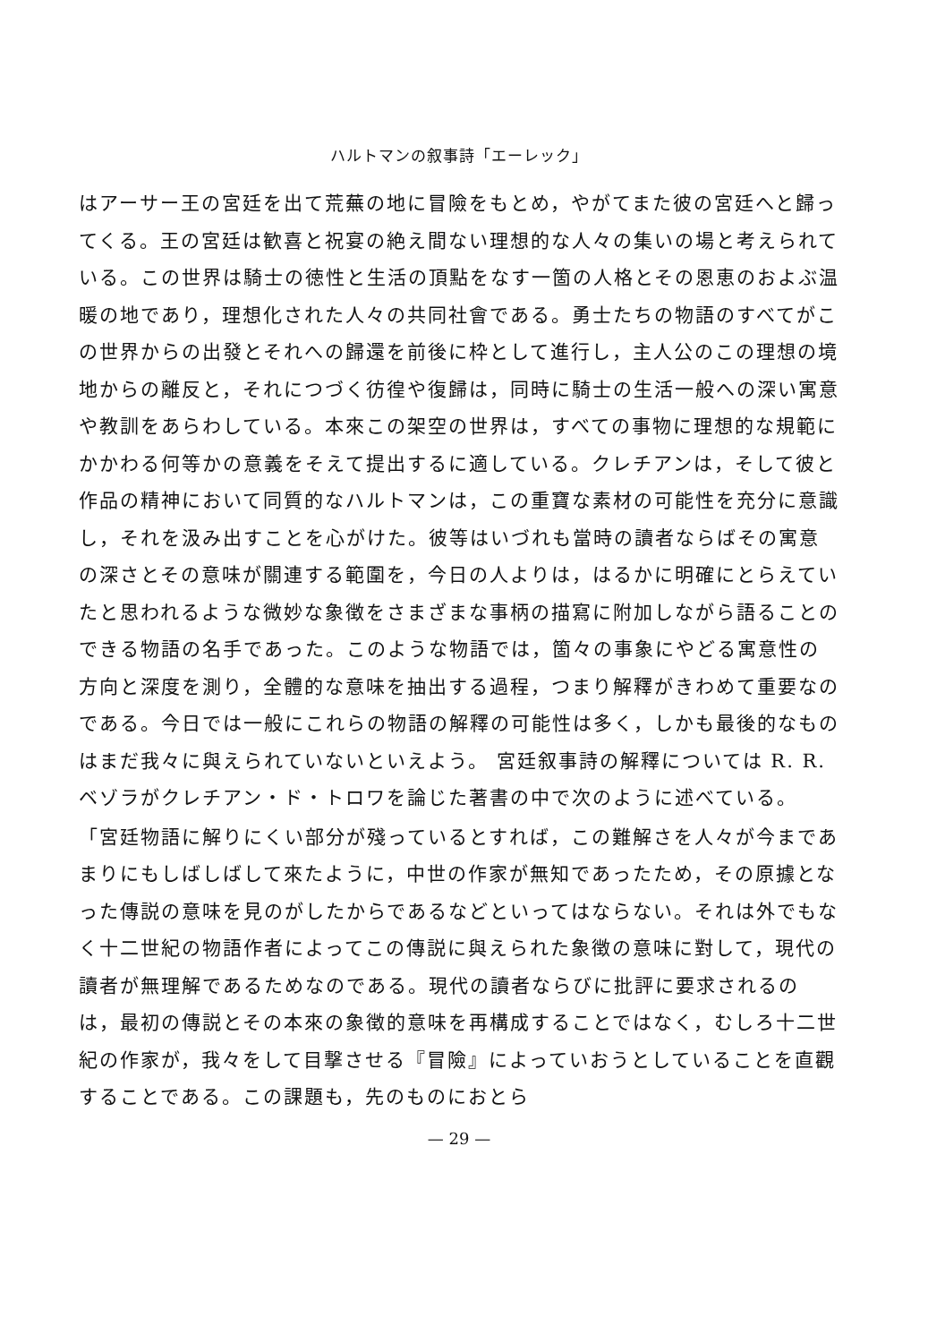ハルトマンの叙事詩「エーレック」
はアーサー王の宮廷を出て荒蕪の地に冒險をもとめ，やがてまた彼の宮廷へと歸ってくる。王の宮廷は歓喜と祝宴の絶え間ない理想的な人々の集いの場と考えられている。この世界は騎士の徳性と生活の頂點をなす一箇の人格とその恩恵のおよぶ温暖の地であり，理想化された人々の共同社會である。勇士たちの物語のすべてがこの世界からの出發とそれへの歸還を前後に枠として進行し，主人公のこの理想の境地からの離反と，それにつづく彷徨や復歸は，同時に騎士の生活一般への深い寓意や教訓をあらわしている。本來この架空の世界は，すべての事物に理想的な規範にかかわる何等かの意義をそえて提出するに適している。クレチアンは，そして彼と作品の精神において同質的なハルトマンは，この重寶な素材の可能性を充分に意識し，それを汲み出すことを心がけた。彼等はいづれも當時の讀者ならばその寓意の深さとその意味が關連する範圍を，今日の人よりは，はるかに明確にとらえていたと思われるような微妙な象徴をさまざまな事柄の描寫に附加しながら語ることのできる物語の名手であった。このような物語では，箇々の事象にやどる寓意性の方向と深度を測り，全體的な意味を抽出する過程，つまり解釋がきわめて重要なのである。今日では一般にこれらの物語の解釋の可能性は多く，しかも最後的なものはまだ我々に與えられていないといえよう。 宮廷叙事詩の解釋については R. R. ベゾラがクレチアン・ド・トロワを論じた著書の中で次のように述べている。
「宮廷物語に解りにくい部分が殘っているとすれば，この難解さを人々が今まであまりにもしばしばして來たように，中世の作家が無知であったため，その原據となった傳説の意味を見のがしたからであるなどといってはならない。それは外でもなく十二世紀の物語作者によってこの傳説に與えられた象徴の意味に對して，現代の讀者が無理解であるためなのである。現代の讀者ならびに批評に要求されるのは，最初の傳説とその本來の象徴的意味を再構成することではなく，むしろ十二世紀の作家が，我々をして目撃させる『冒險』によっていおうとしていることを直觀することである。この課題も，先のものにおとら
— 29 —